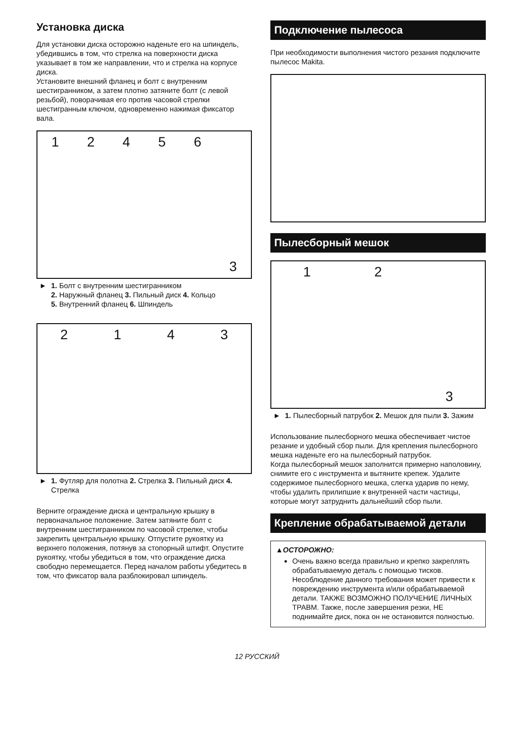Установка диска
Для установки диска осторожно наденьте его на шпиндель, убедившись в том, что стрелка на поверхности диска указывает в том же направлении, что и стрелка на корпусе диска.
Установите внешний фланец и болт с внутренним шестигранником, а затем плотно затяните болт (с левой резьбой), поворачивая его против часовой стрелки шестигранным ключом, одновременно нажимая фиксатор вала.
124563
► 1. Болт с внутренним шестигранником
2. Наружный фланец 3. Пильный диск 4. Кольцо
5. Внутренний фланец 6. Шпиндель
2143
► 1. Футляр для полотна 2. Стрелка 3. Пильный диск 4. Стрелка
Верните ограждение диска и центральную крышку в первоначальное положение. Затем затяните болт с внутренним шестигранником по часовой стрелке, чтобы закрепить центральную крышку. Отпустите рукоятку из верхнего положения, потянув за стопорный штифт. Опустите рукоятку, чтобы убедиться в том, что ограждение диска свободно перемещается. Перед началом работы убедитесь в том, что фиксатор вала разблокировал шпиндель.
Подключение пылесоса
При необходимости выполнения чистого резания подключите пылесос Makita.
Пылесборный мешок
123
► 1. Пылесборный патрубок 2. Мешок для пыли 3. Зажим
Использование пылесборного мешка обеспечивает чистое резание и удобный сбор пыли. Для крепления пылесборного мешка наденьте его на пылесборный патрубок.
Когда пылесборный мешок заполнится примерно наполовину, снимите его с инструмента и вытяните крепеж. Удалите содержимое пылесборного мешка, слегка ударив по нему, чтобы удалить прилипшие к внутренней части частицы, которые могут затруднить дальнейший сбор пыли.
Крепление обрабатываемой детали
▲ОСТОРОЖНО:
Очень важно всегда правильно и крепко закреплять обрабатываемую деталь с помощью тисков. Несоблюдение данного требования может привести к повреждению инструмента и/или обрабатываемой детали. ТАКЖЕ ВОЗМОЖНО ПОЛУЧЕНИЕ ЛИЧНЫХ ТРАВМ. Также, после завершения резки, НЕ поднимайте диск, пока он не остановится полностью.
12 РУССКИЙ